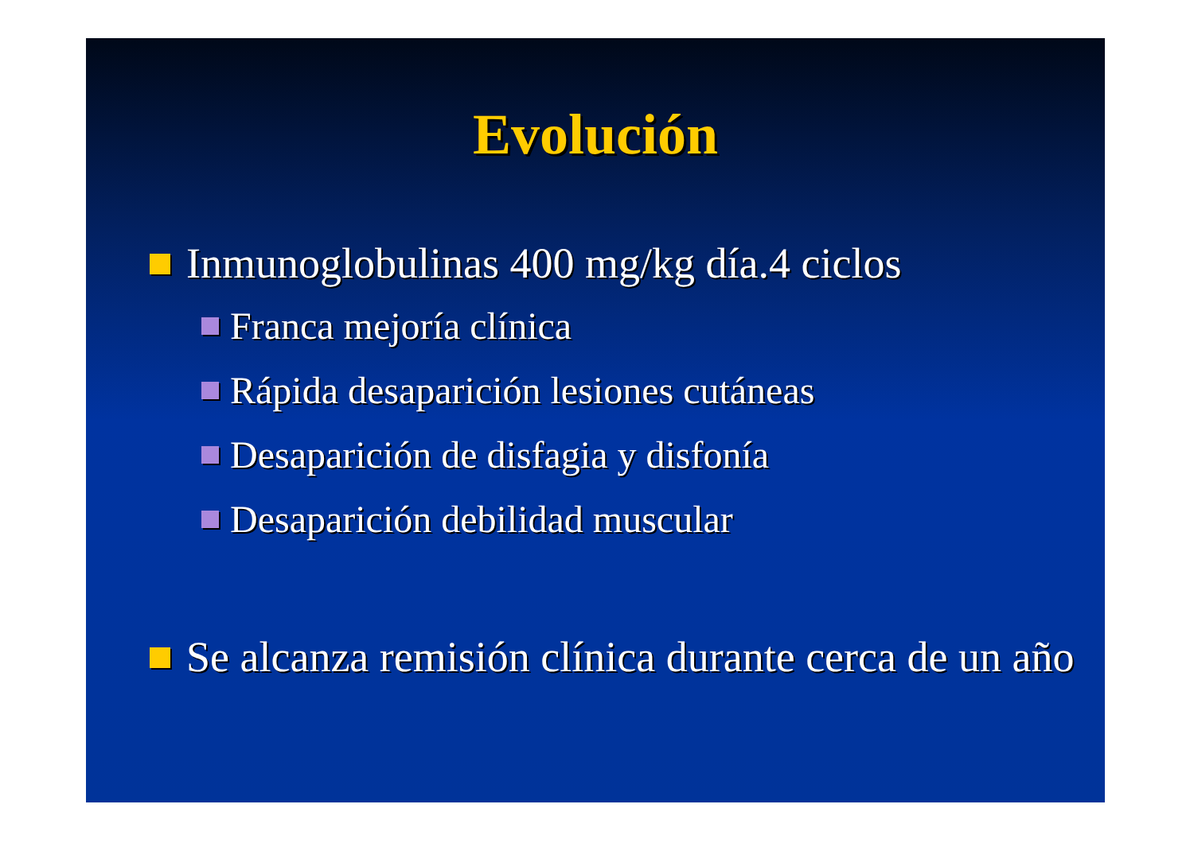Evolución
Inmunoglobulinas 400 mg/kg día.4 ciclos
Franca mejoría clínica
Rápida desaparición lesiones cutáneas
Desaparición de disfagia y disfonía
Desaparición debilidad muscular
Se alcanza remisión clínica durante cerca de un año